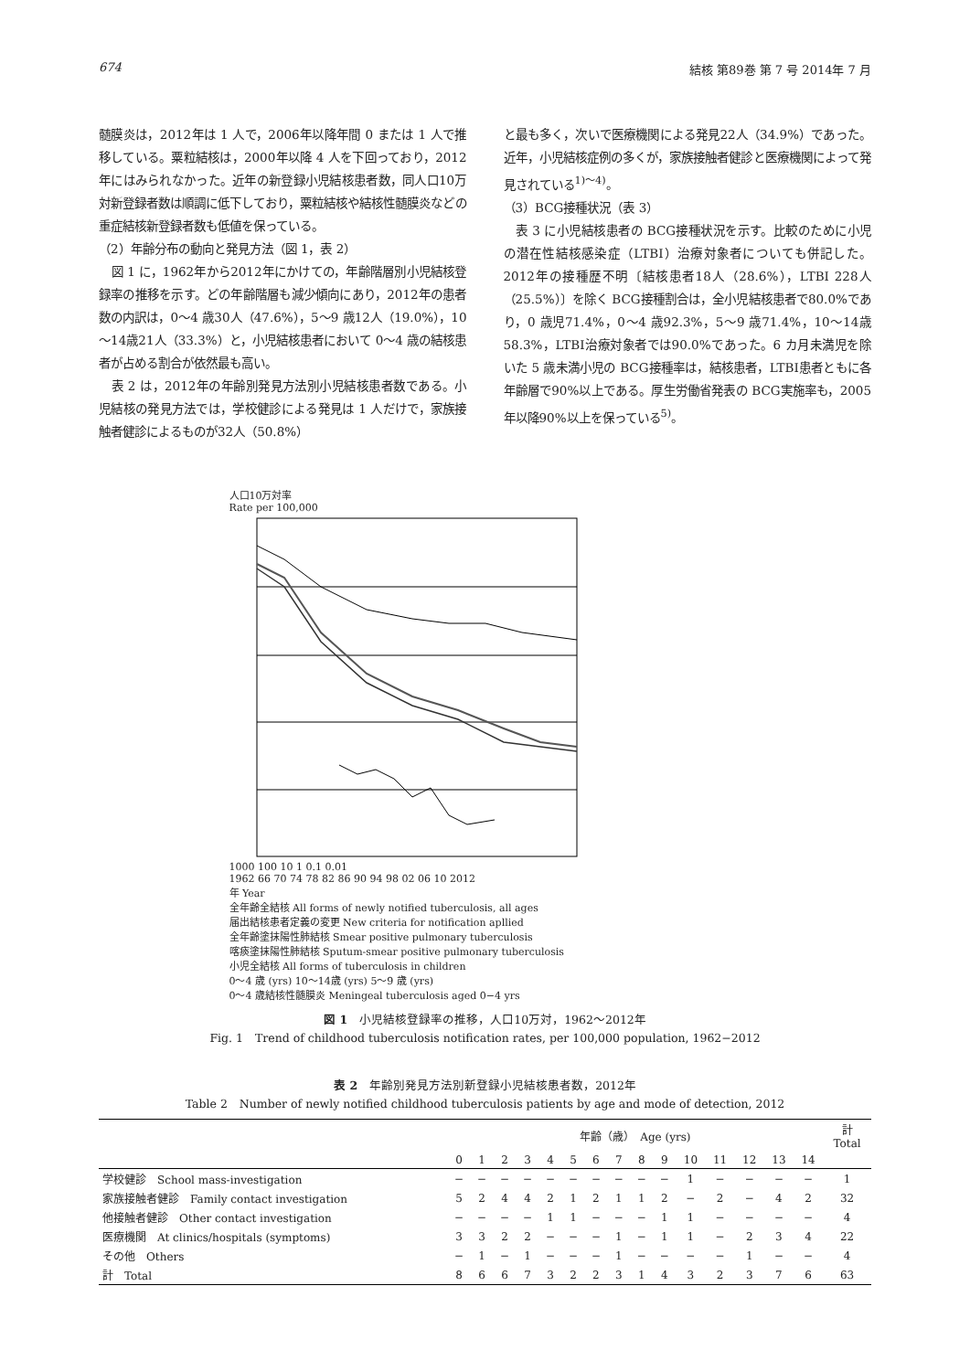674 結核 第89巻 第 7 号 2014年 7 月
髄膜炎は，2012年は 1 人で，2006年以降年間 0 または 1 人で推移している。粟粒結核は，2000年以降 4 人を下回っており，2012年にはみられなかった。近年の新登録小児結核患者数，同人口10万対新登録者数は順調に低下しており，粟粒結核や結核性髄膜炎などの重症結核新登録者数も低値を保っている。
（2）年齢分布の動向と発見方法（図 1，表 2）
図 1 に，1962年から2012年にかけての，年齢階層別小児結核登録率の推移を示す。どの年齢階層も減少傾向にあり，2012年の患者数の内訳は，0～4 歳30人（47.6%），5～9 歳12人（19.0%），10～14歳21人（33.3%）と，小児結核患者において 0～4 歳の結核患者が占める割合が依然最も高い。
表 2 は，2012年の年齢別発見方法別小児結核患者数である。小児結核の発見方法では，学校健診による発見は 1 人だけで，家族接触者健診によるものが32人（50.8%）
と最も多く，次いで医療機関による発見22人（34.9%）であった。近年，小児結核症例の多くが，家族接触者健診と医療機関によって発見されている<sup>1)～4)</sup>。
（3）BCG接種状況（表 3）
表 3 に小児結核患者の BCG接種状況を示す。比較のために小児の潜在性結核感染症（LTBI）治療対象者についても併記した。2012年の接種歴不明〔結核患者18人（28.6%），LTBI 228人（25.5%）〕を除く BCG接種割合は，全小児結核患者で80.0%であり，0 歳児71.4%，0～4 歳92.3%，5～9 歳71.4%，10～14歳58.3%，LTBI治療対象者では90.0%であった。6 カ月未満児を除いた 5 歳未満小児の BCG接種率は，結核患者，LTBI患者ともに各年齢層で90%以上である。厚生労働省発表の BCG実施率も，2005年以降90%以上を保っている<sup>5)</sup>。
人口10万対率
Rate per 100,000
1000 100 10 1 0.1 0.01
1962 66 70 74 78 82 86 90 94 98 02 06 10 2012
年 Year
全年齢全結核 All forms of newly notified tuberculosis, all ages
届出結核患者定義の変更 New criteria for notification apllied
全年齢塗抹陽性肺結核 Smear positive pulmonary tuberculosis
喀痰塗抹陽性肺結核 Sputum-smear positive pulmonary tuberculosis
小児全結核 All forms of tuberculosis in children
0～4 歳 (yrs) 10～14歳 (yrs) 5～9 歳 (yrs)
0～4 歳結核性髄膜炎 Meningeal tuberculosis aged 0−4 yrs
図 1　小児結核登録率の推移，人口10万対，1962～2012年
Fig. 1　Trend of childhood tuberculosis notification rates, per 100,000 population, 1962−2012
表 2　年齢別発見方法別新登録小児結核患者数，2012年
Table 2　Number of newly notified childhood tuberculosis patients by age and mode of detection, 2012
| | 年齢（歳） Age (yrs) | | | | | | | | | | | | | | | 計 Total |
| --- | --- | --- | --- | --- | --- | --- | --- | --- | --- | --- | --- | --- | --- | --- | --- | --- |
| | 0 | 1 | 2 | 3 | 4 | 5 | 6 | 7 | 8 | 9 | 10 | 11 | 12 | 13 | 14 | |
| 学校健診 School mass-investigation | − | − | − | − | − | − | − | − | − | − | 1 | − | − | − | − | 1 |
| 家族接触者健診 Family contact investigation | 5 | 2 | 4 | 4 | 2 | 1 | 2 | 1 | 1 | 2 | − | 2 | − | 4 | 2 | 32 |
| 他接触者健診 Other contact investigation | − | − | − | − | 1 | 1 | − | − | − | 1 | 1 | − | − | − | − | 4 |
| 医療機関 At clinics/hospitals (symptoms) | 3 | 3 | 2 | 2 | − | − | − | 1 | − | 1 | 1 | − | 2 | 3 | 4 | 22 |
| その他 Others | − | 1 | − | 1 | − | − | − | 1 | − | − | − | − | 1 | − | − | 4 |
| 計 Total | 8 | 6 | 6 | 7 | 3 | 2 | 2 | 3 | 1 | 4 | 3 | 2 | 3 | 7 | 6 | 63 |